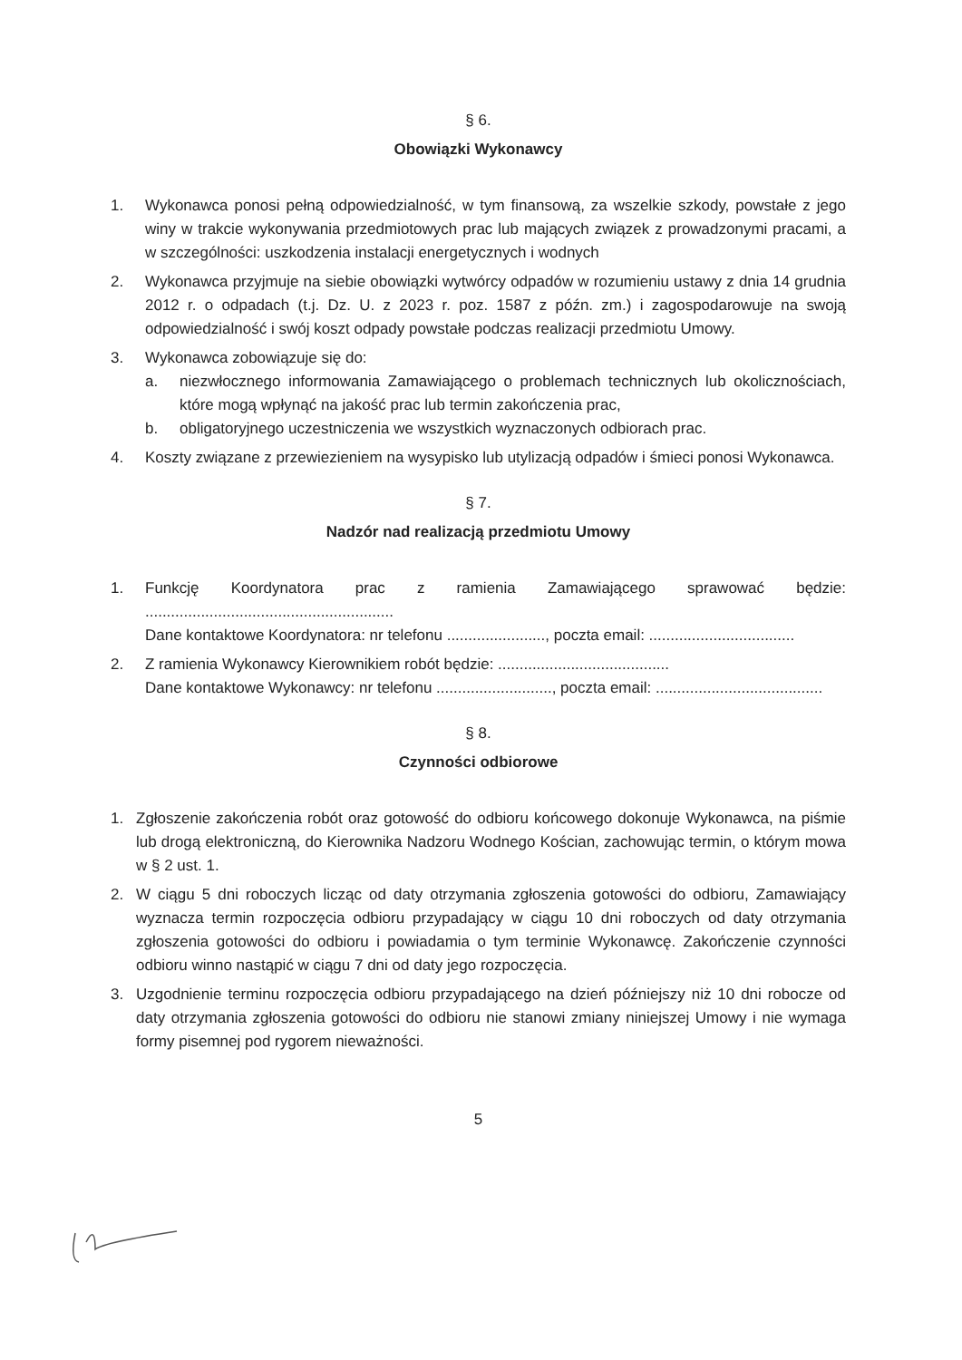§ 6.
Obowiązki Wykonawcy
1. Wykonawca ponosi pełną odpowiedzialność, w tym finansową, za wszelkie szkody, powstałe z jego winy w trakcie wykonywania przedmiotowych prac lub mających związek z prowadzonymi pracami, a w szczególności: uszkodzenia instalacji energetycznych i wodnych
2. Wykonawca przyjmuje na siebie obowiązki wytwórcy odpadów w rozumieniu ustawy z dnia 14 grudnia 2012 r. o odpadach (t.j. Dz. U. z 2023 r. poz. 1587 z późn. zm.) i zagospodarowuje na swoją odpowiedzialność i swój koszt odpady powstałe podczas realizacji przedmiotu Umowy.
3. Wykonawca zobowiązuje się do:
a. niezwłocznego informowania Zamawiającego o problemach technicznych lub okolicznościach, które mogą wpłynąć na jakość prac lub termin zakończenia prac,
b. obligatoryjnego uczestniczenia we wszystkich wyznaczonych odbiorach prac.
4. Koszty związane z przewiezieniem na wysypisko lub utylizacją odpadów i śmieci ponosi Wykonawca.
§ 7.
Nadzór nad realizacją przedmiotu Umowy
1. Funkcję Koordynatora prac z ramienia Zamawiającego sprawować będzie: ..........................................................
Dane kontaktowe Koordynatora: nr telefonu ......................., poczta email: ..................................
2. Z ramienia Wykonawcy Kierownikiem robót będzie: ........................................
Dane kontaktowe Wykonawcy: nr telefonu ..........................., poczta email: .......................................
§ 8.
Czynności odbiorowe
1. Zgłoszenie zakończenia robót oraz gotowość do odbioru końcowego dokonuje Wykonawca, na piśmie lub drogą elektroniczną, do Kierownika Nadzoru Wodnego Kościan, zachowując termin, o którym mowa w § 2 ust. 1.
2. W ciągu 5 dni roboczych licząc od daty otrzymania zgłoszenia gotowości do odbioru, Zamawiający wyznacza termin rozpoczęcia odbioru przypadający w ciągu 10 dni roboczych od daty otrzymania zgłoszenia gotowości do odbioru i powiadamia o tym terminie Wykonawcę. Zakończenie czynności odbioru winno nastąpić w ciągu 7 dni od daty jego rozpoczęcia.
3. Uzgodnienie terminu rozpoczęcia odbioru przypadającego na dzień późniejszy niż 10 dni robocze od daty otrzymania zgłoszenia gotowości do odbioru nie stanowi zmiany niniejszej Umowy i nie wymaga formy pisemnej pod rygorem nieważności.
5